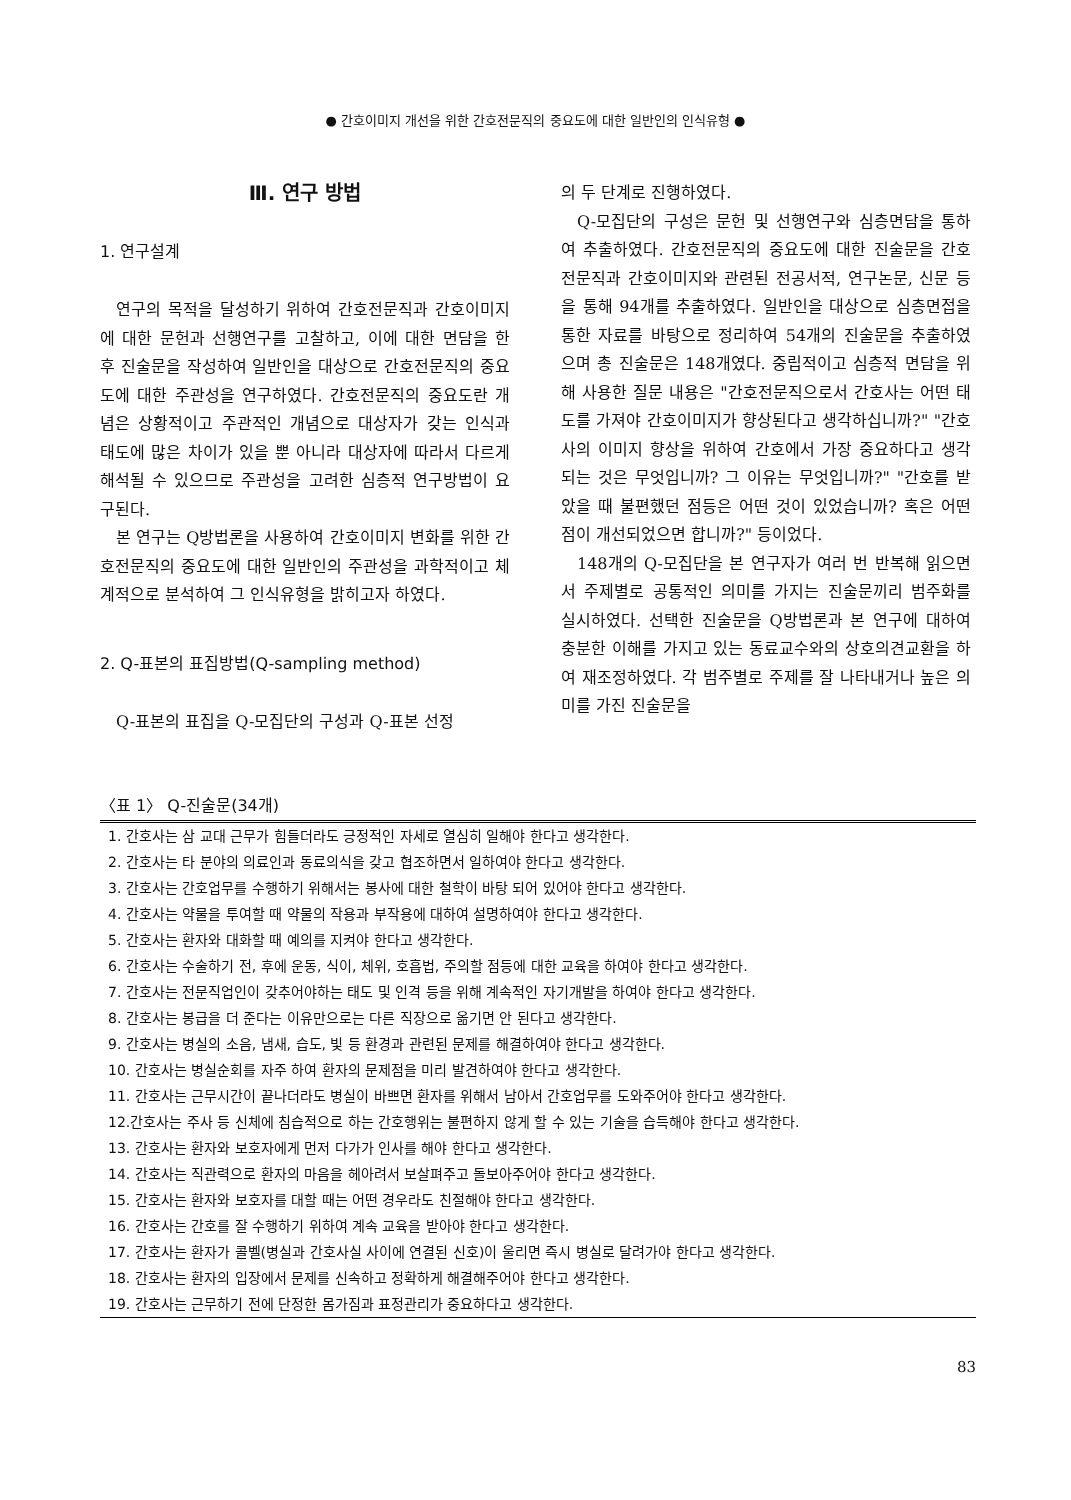● 간호이미지 개선을 위한 간호전문직의 중요도에 대한 일반인의 인식유형 ●
Ⅲ. 연구 방법
1. 연구설계
연구의 목적을 달성하기 위하여 간호전문직과 간호이미지에 대한 문헌과 선행연구를 고찰하고, 이에 대한 면담을 한 후 진술문을 작성하여 일반인을 대상으로 간호전문직의 중요도에 대한 주관성을 연구하였다. 간호전문직의 중요도란 개념은 상황적이고 주관적인 개념으로 대상자가 갖는 인식과 태도에 많은 차이가 있을 뿐 아니라 대상자에 따라서 다르게 해석될 수 있으므로 주관성을 고려한 심층적 연구방법이 요구된다.
본 연구는 Q방법론을 사용하여 간호이미지 변화를 위한 간호전문직의 중요도에 대한 일반인의 주관성을 과학적이고 체계적으로 분석하여 그 인식유형을 밝히고자 하였다.
2. Q-표본의 표집방법(Q-sampling method)
Q-표본의 표집을 Q-모집단의 구성과 Q-표본 선정
의 두 단계로 진행하였다.
Q-모집단의 구성은 문헌 및 선행연구와 심층면담을 통하여 추출하였다. 간호전문직의 중요도에 대한 진술문을 간호전문직과 간호이미지와 관련된 전공서적, 연구논문, 신문 등을 통해 94개를 추출하였다. 일반인을 대상으로 심층면접을 통한 자료를 바탕으로 정리하여 54개의 진술문을 추출하였으며 총 진술문은 148개였다. 중립적이고 심층적 면담을 위해 사용한 질문 내용은 "간호전문직으로서 간호사는 어떤 태도를 가져야 간호이미지가 향상된다고 생각하십니까?" "간호사의 이미지 향상을 위하여 간호에서 가장 중요하다고 생각되는 것은 무엇입니까? 그 이유는 무엇입니까?" "간호를 받았을 때 불편했던 점등은 어떤 것이 있었습니까? 혹은 어떤 점이 개선되었으면 합니까?" 등이었다.
148개의 Q-모집단을 본 연구자가 여러 번 반복해 읽으면서 주제별로 공통적인 의미를 가지는 진술문끼리 범주화를 실시하였다. 선택한 진술문을 Q방법론과 본 연구에 대하여 충분한 이해를 가지고 있는 동료교수와의 상호의견교환을 하여 재조정하였다. 각 범주별로 주제를 잘 나타내거나 높은 의미를 가진 진술문을
〈표 1〉 Q-진술문(34개)
| 1. 간호사는 삼 교대 근무가 힘들더라도 긍정적인 자세로 열심히 일해야 한다고 생각한다. |
| 2. 간호사는 타 분야의 의료인과 동료의식을 갖고 협조하면서 일하여야 한다고 생각한다. |
| 3. 간호사는 간호업무를 수행하기 위해서는 봉사에 대한 철학이 바탕 되어 있어야 한다고 생각한다. |
| 4. 간호사는 약물을 투여할 때 약물의 작용과 부작용에 대하여 설명하여야 한다고 생각한다. |
| 5. 간호사는 환자와 대화할 때 예의를 지켜야 한다고 생각한다. |
| 6. 간호사는 수술하기 전, 후에 운동, 식이, 체위, 호흡법, 주의할 점등에 대한 교육을 하여야 한다고 생각한다. |
| 7. 간호사는 전문직업인이 갖추어야하는 태도 및 인격 등을 위해 계속적인 자기개발을 하여야 한다고 생각한다. |
| 8. 간호사는 봉급을 더 준다는 이유만으로는 다른 직장으로 옮기면 안 된다고 생각한다. |
| 9. 간호사는 병실의 소음, 냄새, 습도, 빛 등 환경과 관련된 문제를 해결하여야 한다고 생각한다. |
| 10. 간호사는 병실순회를 자주 하여 환자의 문제점을 미리 발견하여야 한다고 생각한다. |
| 11. 간호사는 근무시간이 끝나더라도 병실이 바쁘면 환자를 위해서 남아서 간호업무를 도와주어야 한다고 생각한다. |
| 12.간호사는 주사 등 신체에 침습적으로 하는 간호행위는 불편하지 않게 할 수 있는 기술을 습득해야 한다고 생각한다. |
| 13. 간호사는 환자와 보호자에게 먼저 다가가 인사를 해야 한다고 생각한다. |
| 14. 간호사는 직관력으로 환자의 마음을 헤아려서 보살펴주고 돌보아주어야 한다고 생각한다. |
| 15. 간호사는 환자와 보호자를 대할 때는 어떤 경우라도 친절해야 한다고 생각한다. |
| 16. 간호사는 간호를 잘 수행하기 위하여 계속 교육을 받아야 한다고 생각한다. |
| 17. 간호사는 환자가 콜벨(병실과 간호사실 사이에 연결된 신호)이 울리면 즉시 병실로 달려가야 한다고 생각한다. |
| 18. 간호사는 환자의 입장에서 문제를 신속하고 정확하게 해결해주어야 한다고 생각한다. |
| 19. 간호사는 근무하기 전에 단정한 몸가짐과 표정관리가 중요하다고 생각한다. |
83